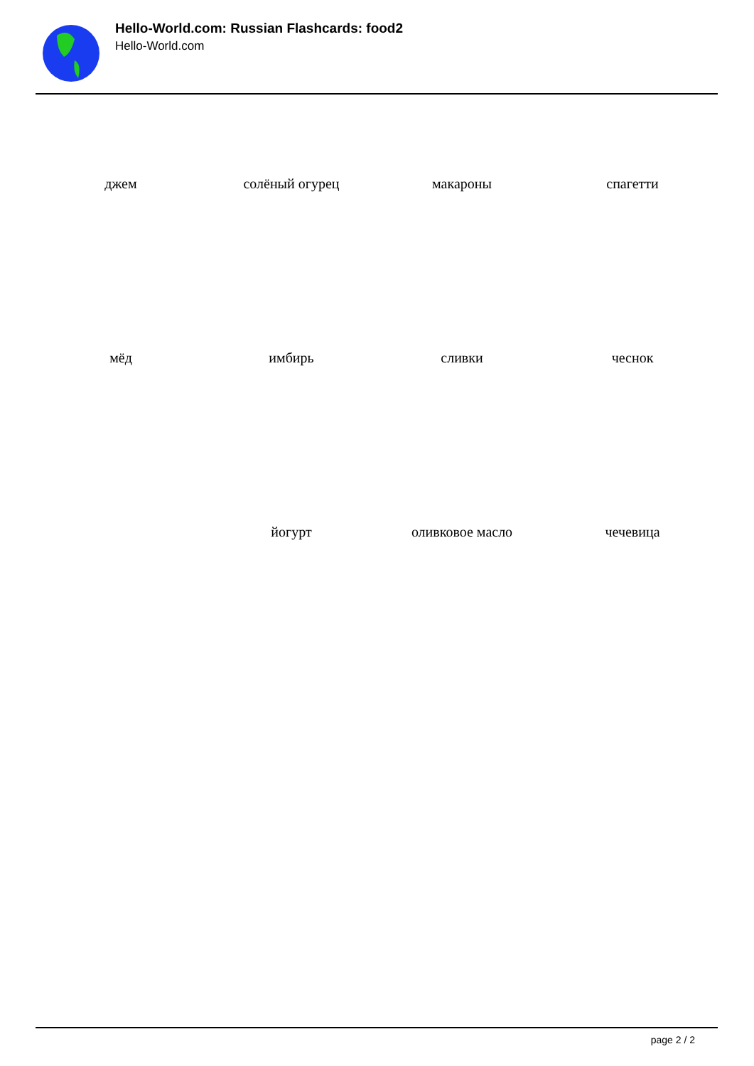Hello-World.com: Russian Flashcards: food2
Hello-World.com
| джем | солёный огурец | макароны | спагетти |
| мёд | имбирь | сливки | чеснок |
| | йогурт | оливковое масло | чечевица |
page 2 / 2